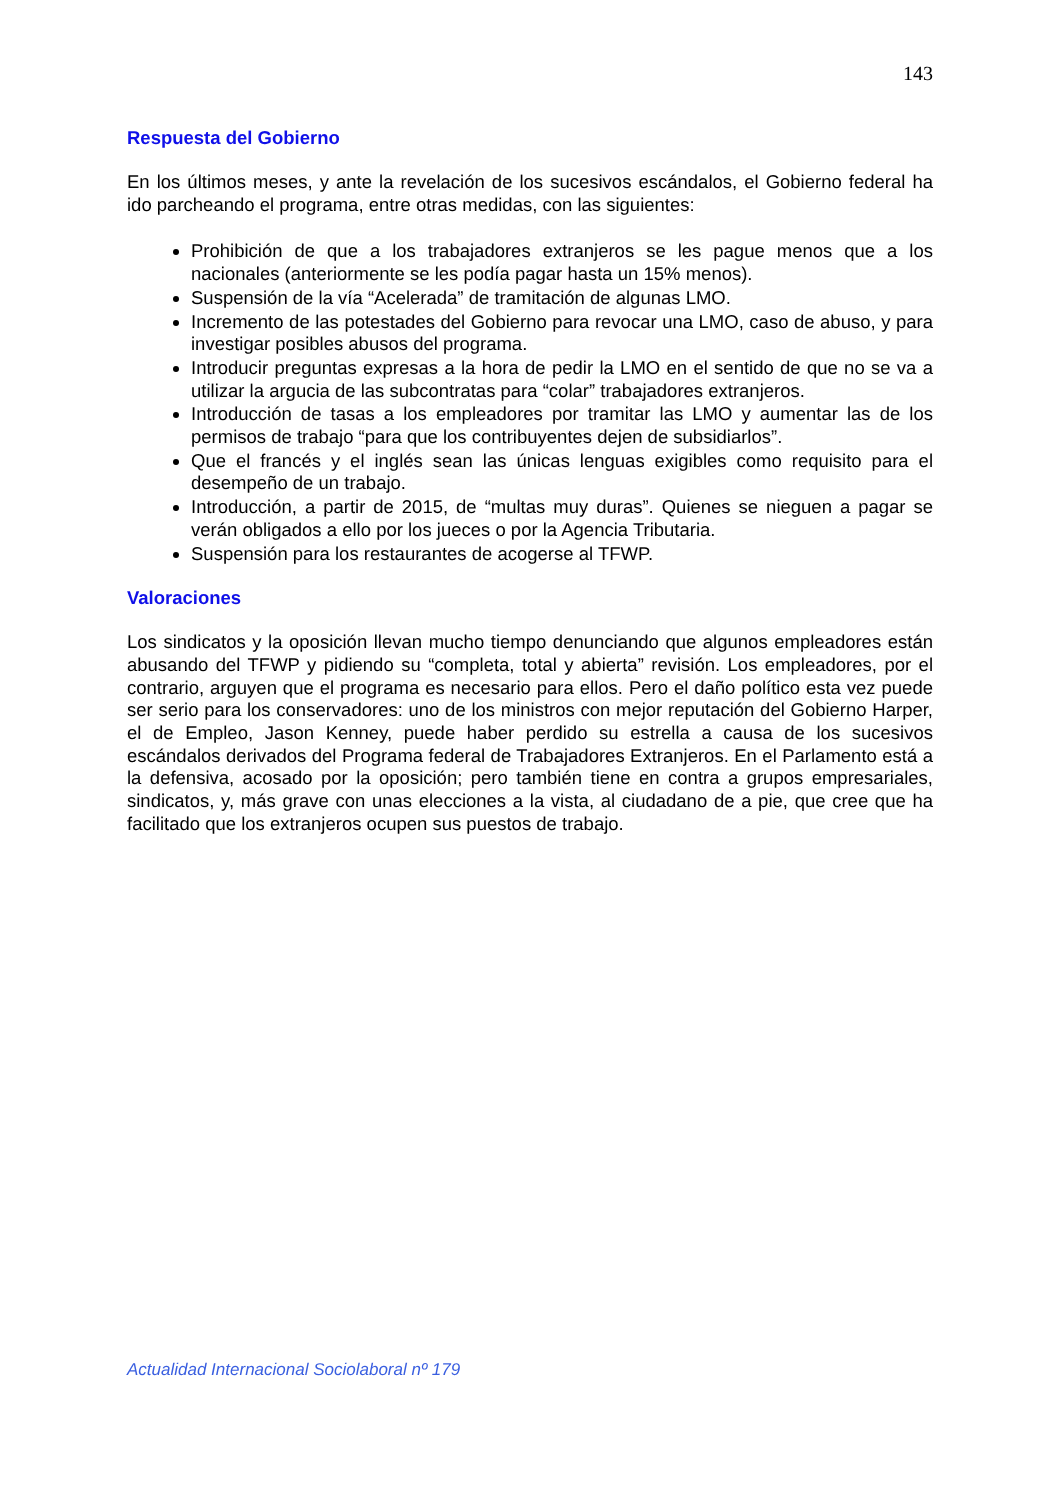143
Respuesta del Gobierno
En los últimos meses, y ante la revelación de los sucesivos escándalos, el Gobierno federal ha ido parcheando el programa, entre otras medidas, con las siguientes:
Prohibición de que a los trabajadores extranjeros se les pague menos que a los nacionales (anteriormente se les podía pagar hasta un 15% menos).
Suspensión de la vía “Acelerada” de tramitación de algunas LMO.
Incremento de las potestades del Gobierno para revocar una LMO, caso de abuso, y para investigar posibles abusos del programa.
Introducir preguntas expresas a la hora de pedir la LMO en el sentido de que no se va a utilizar la argucia de las subcontratas para “colar” trabajadores extranjeros.
Introducción de tasas a los empleadores por tramitar las LMO y aumentar las de los permisos de trabajo “para que los contribuyentes dejen de subsidiarlos”.
Que el francés y el inglés sean las únicas lenguas exigibles como requisito para el desempeño de un trabajo.
Introducción, a partir de 2015, de “multas muy duras”. Quienes se nieguen a pagar se verán obligados a ello por los jueces o por la Agencia Tributaria.
Suspensión para los restaurantes de acogerse al TFWP.
Valoraciones
Los sindicatos y la oposición llevan mucho tiempo denunciando que algunos empleadores están abusando del TFWP y pidiendo su “completa, total y abierta” revisión. Los empleadores, por el contrario, arguyen que el programa es necesario para ellos. Pero el daño político esta vez puede ser serio para los conservadores: uno de los ministros con mejor reputación del Gobierno Harper, el de Empleo, Jason Kenney, puede haber perdido su estrella a causa de los sucesivos escándalos derivados del Programa federal de Trabajadores Extranjeros. En el Parlamento está a la defensiva, acosado por la oposición; pero también tiene en contra a grupos empresariales, sindicatos, y, más grave con unas elecciones a la vista, al ciudadano de a pie, que cree que ha facilitado que los extranjeros ocupen sus puestos de trabajo.
Actualidad Internacional Sociolaboral nº 179